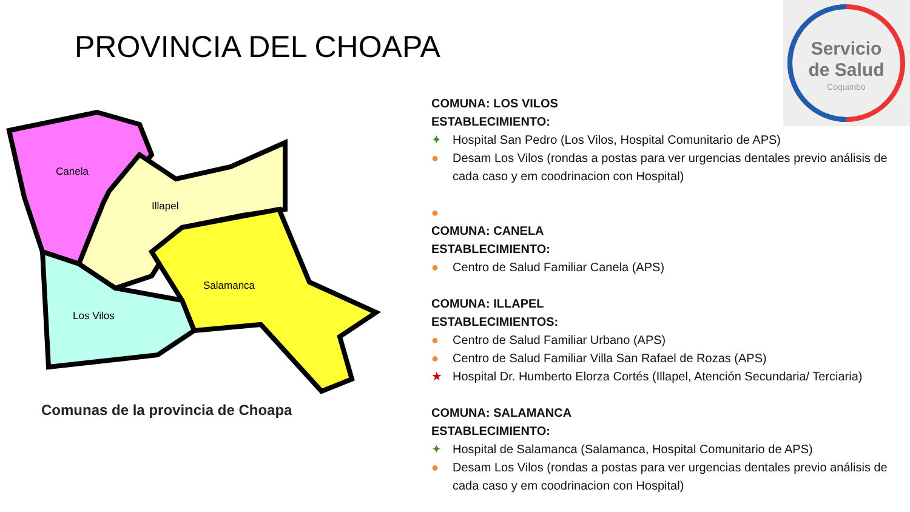PROVINCIA DEL CHOAPA
Servicio
de Salud
Coquimbo
Canela
Illapel
Salamanca
Los Vilos
Comunas de la provincia de Choapa
COMUNA: LOS VILOS
ESTABLECIMIENTO:
✦ Hospital San Pedro (Los Vilos, Hospital Comunitario de APS)
● Desam Los Vilos (rondas a postas para ver urgencias dentales previo análisis de cada caso y em coodrinacion con Hospital)
●
COMUNA: CANELA
ESTABLECIMIENTO:
● Centro de Salud Familiar Canela (APS)
COMUNA: ILLAPEL
ESTABLECIMIENTOS:
● Centro de Salud Familiar Urbano (APS)
● Centro de Salud Familiar Villa San Rafael de Rozas (APS)
★ Hospital Dr. Humberto Elorza Cortés (Illapel, Atención Secundaria/ Terciaria)
COMUNA: SALAMANCA
ESTABLECIMIENTO:
✦ Hospital de Salamanca (Salamanca, Hospital Comunitario de APS)
● Desam Los Vilos (rondas a postas para ver urgencias dentales previo análisis de cada caso y em coodrinacion con Hospital)